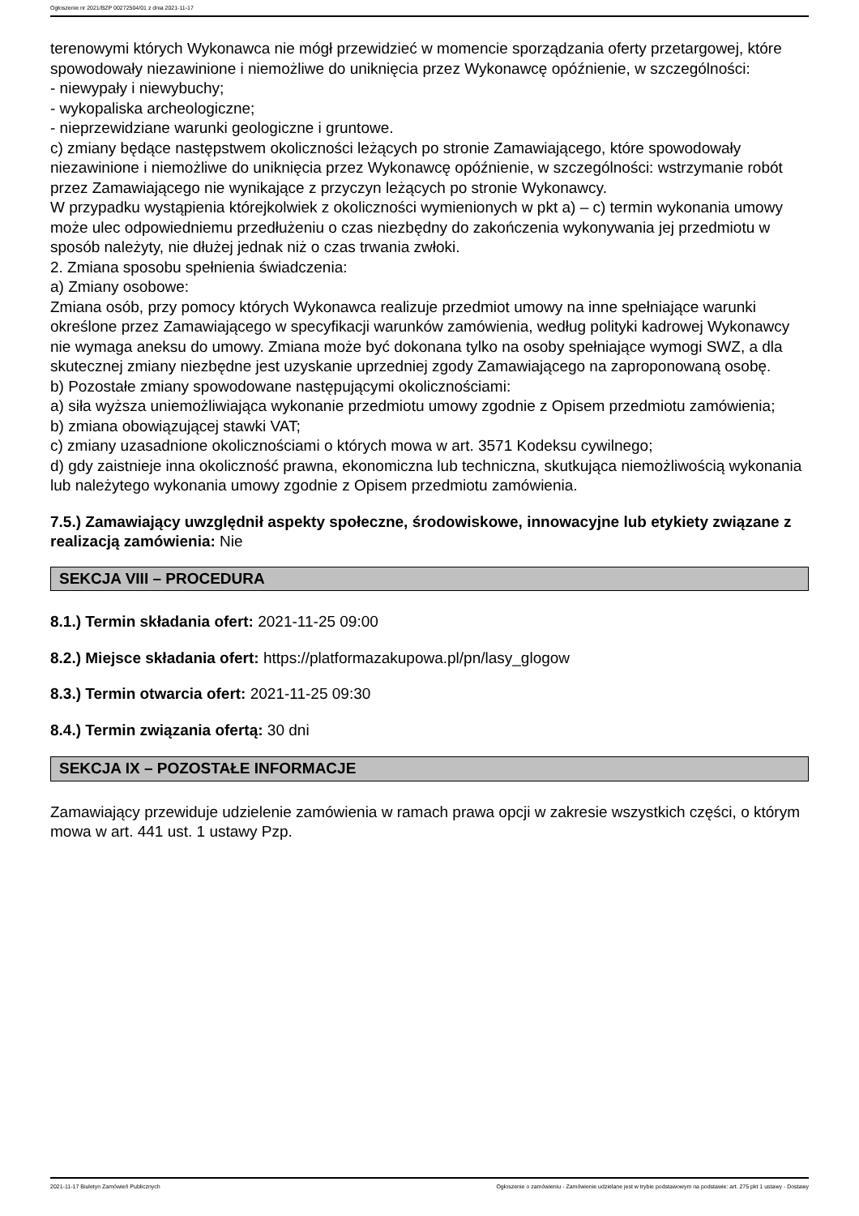Ogłoszenie nr 2021/BZP 00272504/01 z dnia 2021-11-17
terenowymi których Wykonawca nie mógł przewidzieć w momencie sporządzania oferty przetargowej, które spowodowały niezawinione i niemożliwe do uniknięcia przez Wykonawcę opóźnienie, w szczególności:
- niewypały i niewybuchy;
- wykopaliska archeologiczne;
- nieprzewidziane warunki geologiczne i gruntowe.
c) zmiany będące następstwem okoliczności leżących po stronie Zamawiającego, które spowodowały niezawinione i niemożliwe do uniknięcia przez Wykonawcę opóźnienie, w szczególności: wstrzymanie robót przez Zamawiającego nie wynikające z przyczyn leżących po stronie Wykonawcy.
W przypadku wystąpienia którejkolwiek z okoliczności wymienionych w pkt a) – c) termin wykonania umowy może ulec odpowiedniemu przedłużeniu o czas niezbędny do zakończenia wykonywania jej przedmiotu w sposób należyty, nie dłużej jednak niż o czas trwania zwłoki.
2. Zmiana sposobu spełnienia świadczenia:
a) Zmiany osobowe:
Zmiana osób, przy pomocy których Wykonawca realizuje przedmiot umowy na inne spełniające warunki określone przez Zamawiającego w specyfikacji warunków zamówienia, według polityki kadrowej Wykonawcy nie wymaga aneksu do umowy. Zmiana może być dokonana tylko na osoby spełniające wymogi SWZ, a dla skutecznej zmiany niezbędne jest uzyskanie uprzedniej zgody Zamawiającego na zaproponowaną osobę.
b) Pozostałe zmiany spowodowane następującymi okolicznościami:
a) siła wyższa uniemożliwiająca wykonanie przedmiotu umowy zgodnie z Opisem przedmiotu zamówienia;
b) zmiana obowiązującej stawki VAT;
c) zmiany uzasadnione okolicznościami o których mowa w art. 3571 Kodeksu cywilnego;
d) gdy zaistnieje inna okoliczność prawna, ekonomiczna lub techniczna, skutkująca niemożliwością wykonania lub należytego wykonania umowy zgodnie z Opisem przedmiotu zamówienia.
7.5.) Zamawiający uwzględnił aspekty społeczne, środowiskowe, innowacyjne lub etykiety związane z realizacją zamówienia: Nie
SEKCJA VIII – PROCEDURA
8.1.) Termin składania ofert: 2021-11-25 09:00
8.2.) Miejsce składania ofert: https://platformazakupowa.pl/pn/lasy_glogow
8.3.) Termin otwarcia ofert: 2021-11-25 09:30
8.4.) Termin związania ofertą: 30 dni
SEKCJA IX – POZOSTAŁE INFORMACJE
Zamawiający przewiduje udzielenie zamówienia w ramach prawa opcji w zakresie wszystkich części, o którym mowa w art. 441 ust. 1 ustawy Pzp.
2021-11-17 Biuletyn Zamówień Publicznych Ogłoszenie o zamówieniu - Zamówienie udzielane jest w trybie podstawowym na podstawie: art. 275 pkt 1 ustawy - Dostawy